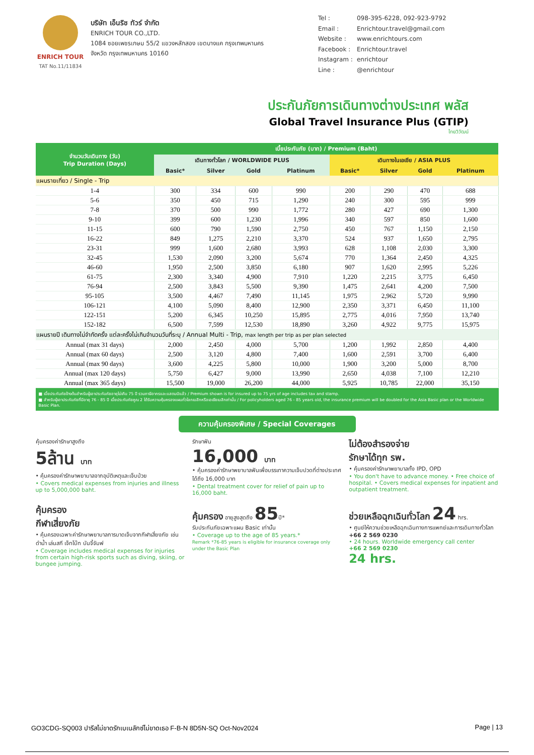ENRICH TOUR
TAT No.11/11834
บริษัท เอ็นริช ทัวร์ จำกัด
ENRICH TOUR CO.,LTD.
1084 ซอยเพชรเกษม 55/2 แขวงหลักสอง เขตบางแค กรุงเทพมหานคร
จังหวัด กรุงเทพมหานคร 10160
| Tel : | 098-395-6228, 092-923-9792 |
| Email : | Enrichtour.travel@gmail.com |
| Website : | www.enrichtours.com |
| Facebook : | Enrichtour.travel |
| Instagram : | enrichtour |
| Line : | @enrichtour |
ประกันภัยการเดินทางต่างประเทศ พลัส
Global Travel Insurance Plus (GTIP)
ไทยวิวัฒน์
| จำนวนวันเดินทาง (วัน) Trip Duration (Days) | เบี้ยประกันภัย (บาท) / Premium (Baht) | | | | | | | |
| --- | --- | --- | --- | --- | --- | --- | --- | --- |
| | เดินทางทั่วโลก / WORLDWIDE PLUS | | | | เดินทางในเอเชีย / ASIA PLUS | | | |
| | Basic* | Silver | Gold | Platinum | Basic* | Silver | Gold | Platinum |
| แผนรายเที่ยว / Single - Trip | | | | | | | | |
| 1-4 | 300 | 334 | 600 | 990 | 200 | 290 | 470 | 688 |
| 5-6 | 350 | 450 | 715 | 1,290 | 240 | 300 | 595 | 999 |
| 7-8 | 370 | 500 | 990 | 1,772 | 280 | 427 | 690 | 1,300 |
| 9-10 | 399 | 600 | 1,230 | 1,996 | 340 | 597 | 850 | 1,600 |
| 11-15 | 600 | 790 | 1,590 | 2,750 | 450 | 767 | 1,150 | 2,150 |
| 16-22 | 849 | 1,275 | 2,210 | 3,370 | 524 | 937 | 1,650 | 2,795 |
| 23-31 | 999 | 1,600 | 2,680 | 3,993 | 628 | 1,108 | 2,030 | 3,300 |
| 32-45 | 1,530 | 2,090 | 3,200 | 5,674 | 770 | 1,364 | 2,450 | 4,325 |
| 46-60 | 1,950 | 2,500 | 3,850 | 6,180 | 907 | 1,620 | 2,995 | 5,226 |
| 61-75 | 2,300 | 3,340 | 4,900 | 7,910 | 1,220 | 2,215 | 3,775 | 6,450 |
| 76-94 | 2,500 | 3,843 | 5,500 | 9,390 | 1,475 | 2,641 | 4,200 | 7,500 |
| 95-105 | 3,500 | 4,467 | 7,490 | 11,145 | 1,975 | 2,962 | 5,720 | 9,990 |
| 106-121 | 4,100 | 5,090 | 8,400 | 12,900 | 2,350 | 3,371 | 6,450 | 11,100 |
| 122-151 | 5,200 | 6,345 | 10,250 | 15,895 | 2,775 | 4,016 | 7,950 | 13,740 |
| 152-182 | 6,500 | 7,599 | 12,530 | 18,890 | 3,260 | 4,922 | 9,775 | 15,975 |
| แผนรายปี เดินทางไม่จำกัดครั้ง แต่ละครั้งไม่เกินจำนวนวันที่ระบุ / Annual Multi - Trip, max length per trip as per plan selected | | | | | | | | |
| Annual (max 31 days) | 2,000 | 2,450 | 4,000 | 5,700 | 1,200 | 1,992 | 2,850 | 4,400 |
| Annual (max 60 days) | 2,500 | 3,120 | 4,800 | 7,400 | 1,600 | 2,591 | 3,700 | 6,400 |
| Annual (max 90 days) | 3,600 | 4,225 | 5,800 | 10,000 | 1,900 | 3,200 | 5,000 | 8,700 |
| Annual (max 120 days) | 5,750 | 6,427 | 9,000 | 13,990 | 2,650 | 4,038 | 7,100 | 12,210 |
| Annual (max 365 days) | 15,500 | 19,000 | 26,200 | 44,000 | 5,925 | 10,785 | 22,000 | 35,150 |
■ เบี้ยประกันภัยข้างต้นสำหรับผู้เอาประกันภัยอายุไม่เกิน 75 ปี รวมภาษีอากรและแสตมป์แล้ว / Premium shown is for insured up to 75 yrs of age includes tax and stamp.
■ สำหรับผู้เอาประกันภัยที่มีอายุ 76 - 85 ปี เบี้ยประกันภัยคูณ 2 ได้รับความคุ้มครองแผนทั่วโลกเบสิกหรือเอเชียเบสิกเท่านั้น / For policyholders aged 76 - 85 years old, the insurance premium will be doubled for the Asia Basic plan or the Worldwide Basic Plan.
ความคุ้มครองพิเศษ / Special Coverages
คุ้มครองค่ารักษาสูงถึง
5ล้าน บาท
• คุ้มครองค่ารักษาพยาบาลจากอุบัติเหตุและเจ็บป่วย
• Covers medical expenses from injuries and illness up to 5,000,000 baht.
รักษาฟัน
16,000 บาท
• คุ้มครองค่ารักษาพยาบาลฟันเพื่อบรรเทาความเจ็บปวดที่ต่างประเทศ ได้ถึง 16,000 บาท
• Dental treatment cover for relief of pain up to 16,000 baht.
ไม่ต้องสำรองจ่าย
รักษาได้ทุก รพ.
• คุ้มครองค่ารักษาพยาบาลทั้ง IPD, OPD
• You don't have to advance money. • Free choice of hospital. • Covers medical expenses for inpatient and outpatient treatment.
คุ้มครอง
กีฬาเสี่ยงภัย
• คุ้มครองเฉพาะค่ารักษาพยาบาลการบาดเจ็บจากกีฬาเสี่ยงภัย เช่น ดำน้ำ เล่นสกี เจ็ทโบ๊ท บันจี้จัมพ์
• Coverage includes medical expenses for injuries from certain high-risk sports such as diving, skiing, or bungee jumping.
คุ้มครอง อายุสูงสุดถึง 85ปี*
รับประกันภัยเฉพาะแผน Basic เท่านั้น
• Coverage up to the age of 85 years.*
Remark *76-85 years is eligible for insurance coverage only under the Basic Plan
ช่วยเหลือฉุกเฉินทั่วโลก 24 hrs.
• ศูนย์ให้ความช่วยเหลือฉุกเฉินทางการแพทย์และการเดินทางทั่วโลก
+66 2 569 0230
• 24 hours. Worldwide emergency call center
+66 2 569 0230
24 hrs.
GO3CDG-SQ003 ปารีสไม่ขาดรักเบเนลักซ์ไม่ขาดเธอ F-B-N 8D5N-SQ Oct-Nov2024 Page | 13